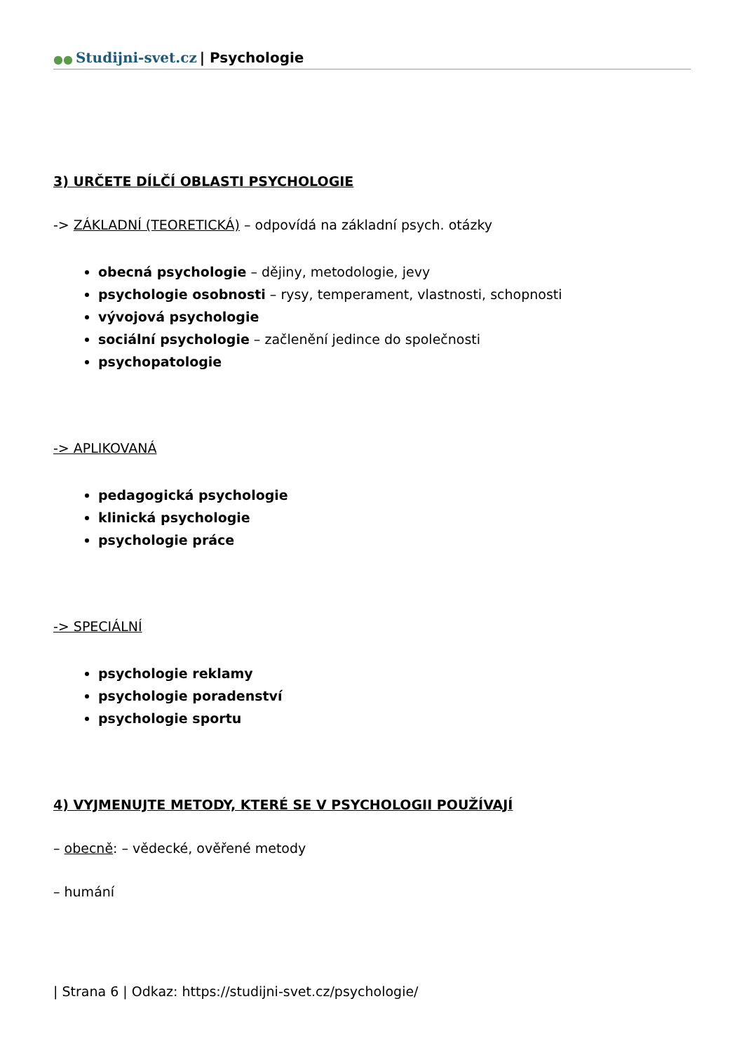●● Studijni-svet.cz | Psychologie
3) URČETE DÍLČÍ OBLASTI PSYCHOLOGIE
-> ZÁKLADNÍ (TEORETICKÁ) – odpovídá na základní psych. otázky
obecná psychologie – dějiny, metodologie, jevy
psychologie osobnosti – rysy, temperament, vlastnosti, schopnosti
vývojová psychologie
sociální psychologie – začlenění jedince do společnosti
psychopatologie
-> APLIKOVANÁ
pedagogická psychologie
klinická psychologie
psychologie práce
-> SPECIÁLNÍ
psychologie reklamy
psychologie poradenství
psychologie sportu
4) VYJMENUJTE METODY, KTERÉ SE V PSYCHOLOGII POUŽÍVAJÍ
– obecně: – vědecké, ověřené metody
– humání
| Strana 6 | Odkaz: https://studijni-svet.cz/psychologie/